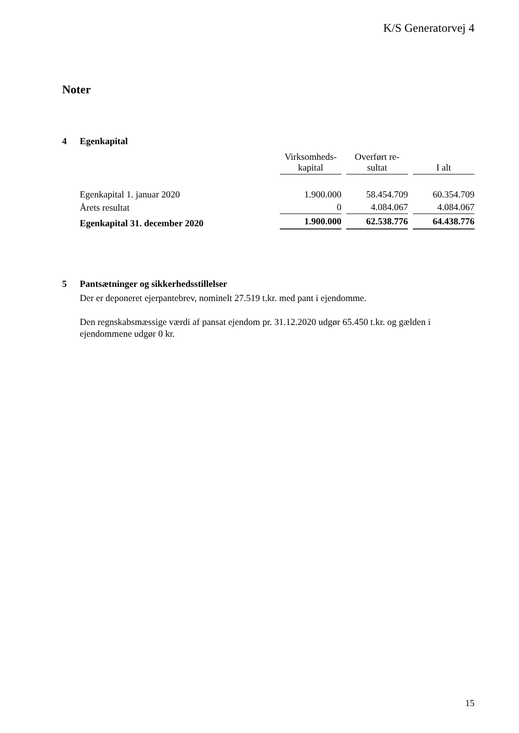K/S Generatorvej 4
Noter
4 Egenkapital
| | Virksomheds- kapital | Overført re- sultat | I alt |
| --- | --- | --- | --- |
| Egenkapital 1. januar 2020 | 1.900.000 | 58.454.709 | 60.354.709 |
| Årets resultat | 0 | 4.084.067 | 4.084.067 |
| Egenkapital 31. december 2020 | 1.900.000 | 62.538.776 | 64.438.776 |
5 Pantsætninger og sikkerhedsstillelser
Der er deponeret ejerpantebrev, nominelt 27.519 t.kr. med pant i ejendomme.
Den regnskabsmæssige værdi af pansat ejendom pr. 31.12.2020 udgør 65.450 t.kr. og gælden i ejendommene udgør 0 kr.
15